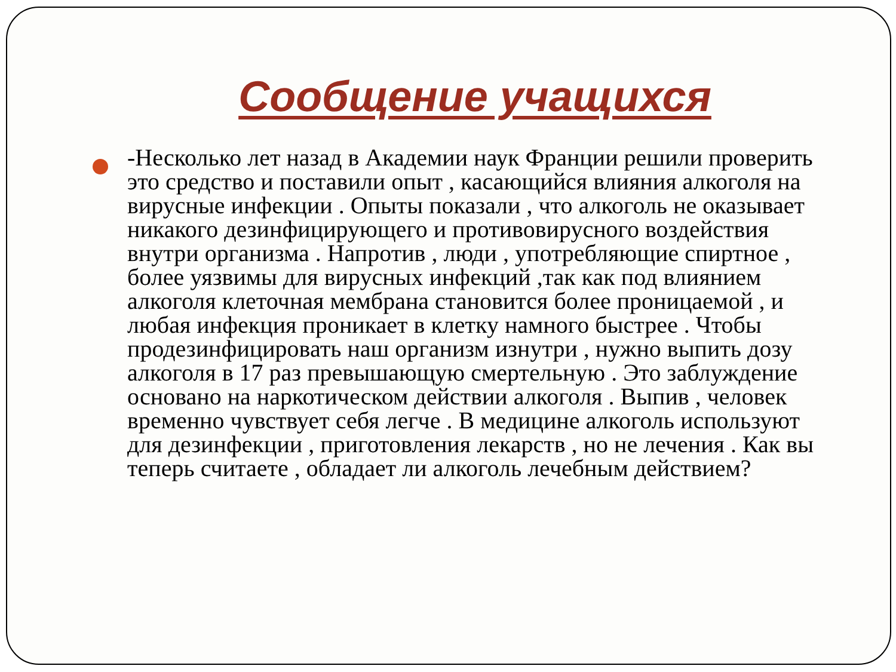Сообщение учащихся
-Несколько лет назад в Академии наук Франции решили проверить это средство и поставили опыт , касающийся влияния алкоголя на вирусные инфекции . Опыты показали , что алкоголь не оказывает никакого дезинфицирующего и противовирусного воздействия внутри организма . Напротив , люди , употребляющие спиртное , более уязвимы для вирусных инфекций ,так как под влиянием алкоголя клеточная мембрана становится более проницаемой , и любая инфекция проникает в клетку намного быстрее . Чтобы продезинфицировать наш организм изнутри , нужно выпить дозу алкоголя в 17 раз превышающую смертельную . Это заблуждение основано на наркотическом действии алкоголя . Выпив , человек временно чувствует себя легче . В медицине алкоголь используют для дезинфекции , приготовления лекарств , но не лечения . Как вы теперь считаете , обладает ли алкоголь лечебным действием?